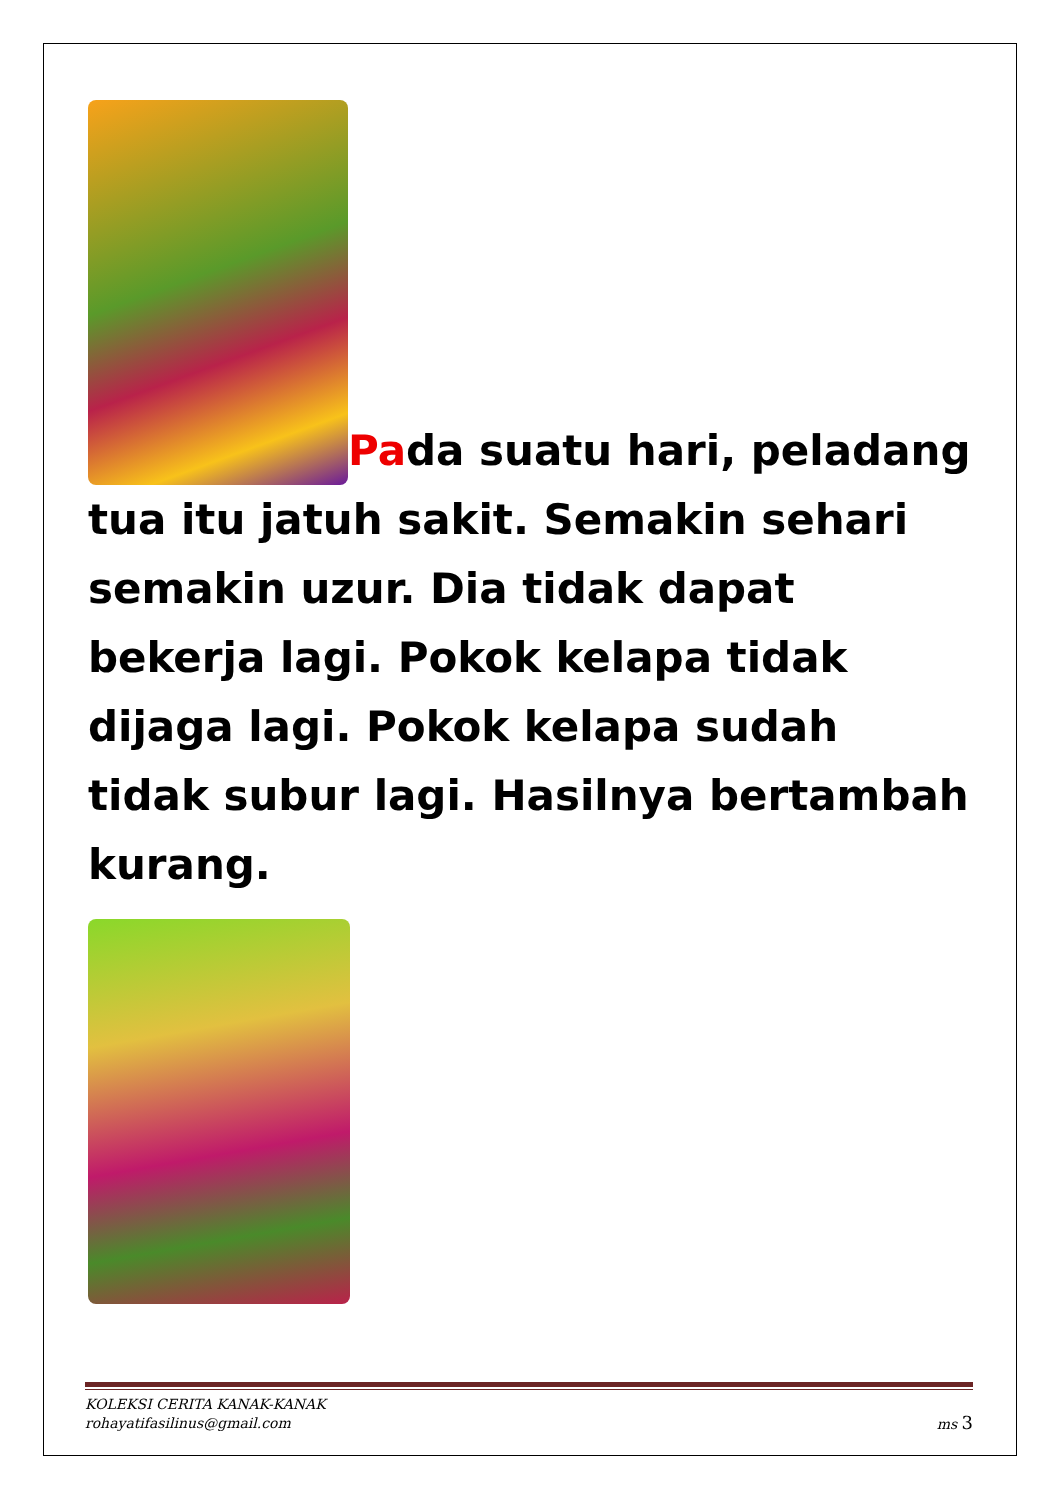Pada suatu hari, peladang tua itu jatuh sakit. Semakin sehari semakin uzur. Dia tidak dapat bekerja lagi. Pokok kelapa tidak dijaga lagi. Pokok kelapa sudah tidak subur lagi. Hasilnya bertambah kurang.
KOLEKSI CERITA KANAK-KANAK
rohayatifasilinus@gmail.com ms 3